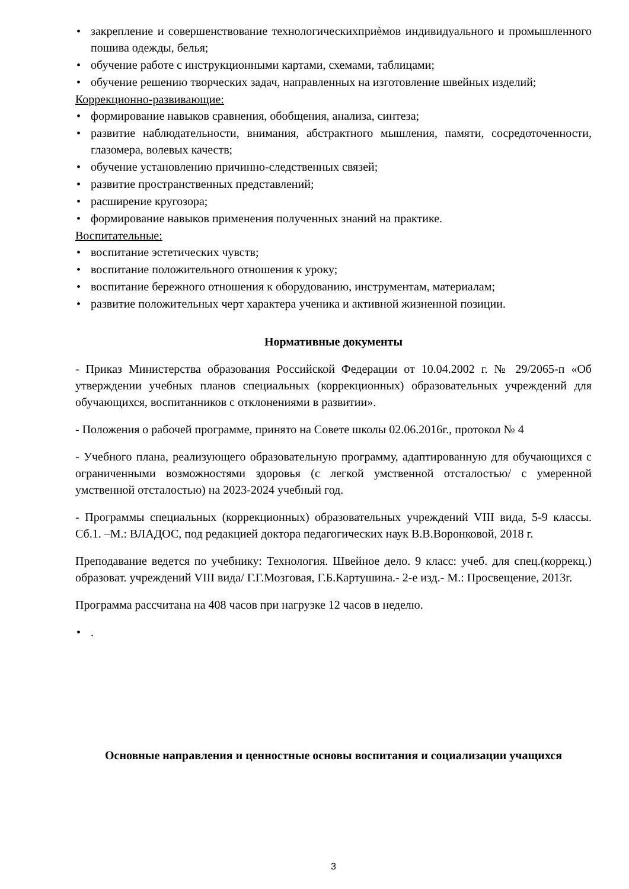• закрепление и совершенствование технологическихприѐмов индивидуального и промышленного пошива одежды, белья;
• обучение работе с инструкционными картами, схемами, таблицами;
• обучение решению творческих задач, направленных на изготовление швейных изделий;
Коррекционно-развивающие:
• формирование навыков сравнения, обобщения, анализа, синтеза;
• развитие наблюдательности, внимания, абстрактного мышления, памяти, сосредоточенности, глазомера, волевых качеств;
• обучение установлению причинно-следственных связей;
• развитие пространственных представлений;
• расширение кругозора;
• формирование навыков применения полученных знаний на практике.
Воспитательные:
• воспитание эстетических чувств;
• воспитание положительного отношения к уроку;
• воспитание бережного отношения к оборудованию, инструментам, материалам;
• развитие положительных черт характера ученика и активной жизненной позиции.
Нормативные документы
- Приказ Министерства образования Российской Федерации от 10.04.2002 г. № 29/2065-п «Об утверждении учебных планов специальных (коррекционных) образовательных учреждений для обучающихся, воспитанников с отклонениями в развитии».
- Положения о рабочей программе, принято на Совете школы 02.06.2016г., протокол № 4
- Учебного плана, реализующего образовательную программу, адаптированную для обучающихся с ограниченными возможностями здоровья (с легкой умственной отсталостью/ с умеренной умственной отсталостью) на 2023-2024 учебный год.
- Программы специальных (коррекционных) образовательных учреждений VIII вида, 5-9 классы. Сб.1. –М.: ВЛАДОС, под редакцией доктора педагогических наук В.В.Воронковой, 2018 г.
Преподавание ведется по учебнику: Технология. Швейное дело. 9 класс: учеб. для спец.(коррекц.) образоват. учреждений VIII вида/ Г.Г.Мозговая, Г.Б.Картушина.- 2-е изд.- М.: Просвещение, 2013г.
Программа рассчитана на 408 часов при нагрузке 12 часов в неделю.
•.
Основные направления и ценностные основы воспитания и социализации учащихся
3